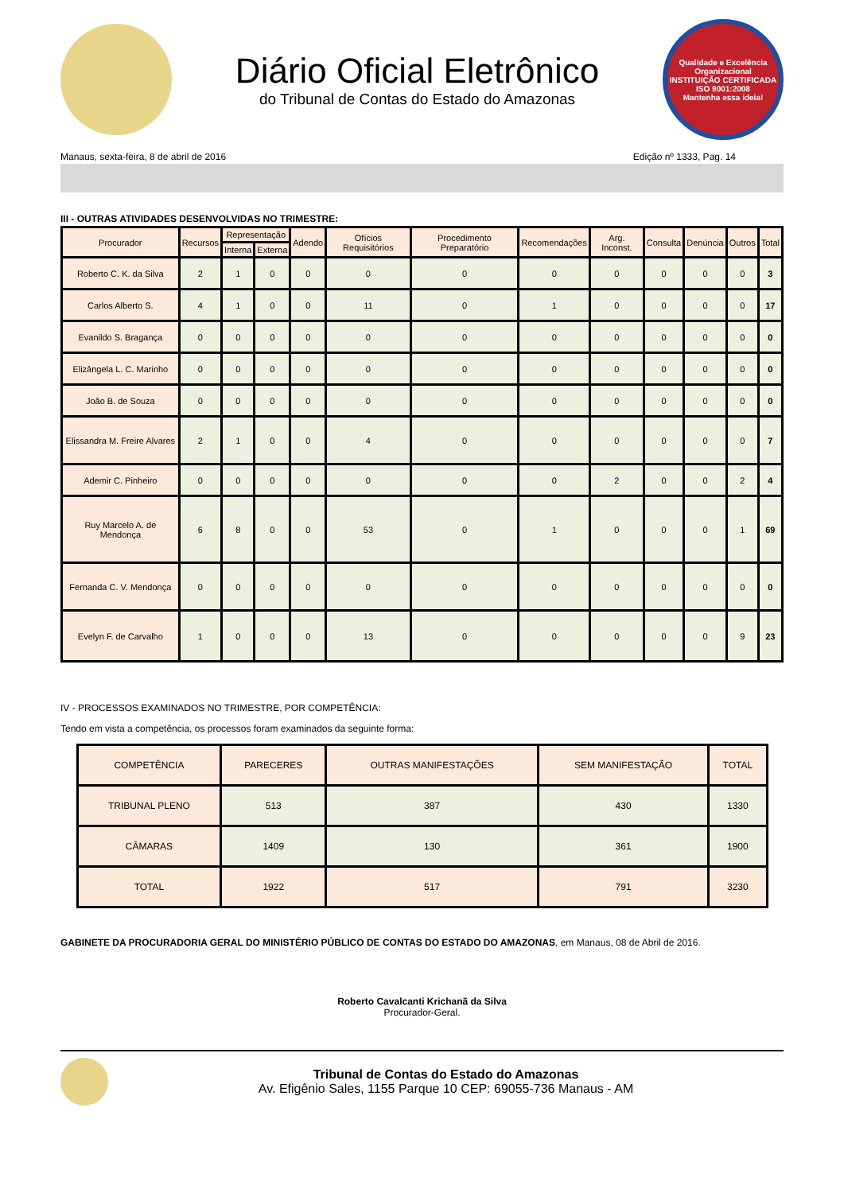Diário Oficial Eletrônico
do Tribunal de Contas do Estado do Amazonas
Qualidade e Excelência Organizacional
INSTITUIÇÃO CERTIFICADA
ISO 9001:2008
Mantenha essa ideia!
Manaus, sexta-feira, 8 de abril de 2016 Edição nº 1333, Pag. 14
III - OUTRAS ATIVIDADES DESENVOLVIDAS NO TRIMESTRE:
| Procurador | Recursos | Representação | | Adendo | Ofícios Requisitórios | Procedimento Preparatório | Recomendações | Arg. Inconst. | Consulta | Denúncia | Outros | Total |
| --- | --- | --- | --- | --- | --- | --- | --- | --- | --- | --- | --- | --- |
| | | Interna | Externa | | | | | | | | | |
| Roberto C. K. da Silva | 2 | 1 | 0 | 0 | 0 | 0 | 0 | 0 | 0 | 0 | 0 | 3 |
| Carlos Alberto S. | 4 | 1 | 0 | 0 | 11 | 0 | 1 | 0 | 0 | 0 | 0 | 17 |
| Evanildo S. Bragança | 0 | 0 | 0 | 0 | 0 | 0 | 0 | 0 | 0 | 0 | 0 | 0 |
| Elizângela L. C. Marinho | 0 | 0 | 0 | 0 | 0 | 0 | 0 | 0 | 0 | 0 | 0 | 0 |
| João B. de Souza | 0 | 0 | 0 | 0 | 0 | 0 | 0 | 0 | 0 | 0 | 0 | 0 |
| Elissandra M. Freire Alvares | 2 | 1 | 0 | 0 | 4 | 0 | 0 | 0 | 0 | 0 | 0 | 7 |
| Ademir C. Pinheiro | 0 | 0 | 0 | 0 | 0 | 0 | 0 | 2 | 0 | 0 | 2 | 4 |
| Ruy Marcelo A. de Mendonça | 6 | 8 | 0 | 0 | 53 | 0 | 1 | 0 | 0 | 0 | 1 | 69 |
| Fernanda C. V. Mendonça | 0 | 0 | 0 | 0 | 0 | 0 | 0 | 0 | 0 | 0 | 0 | 0 |
| Evelyn F. de Carvalho | 1 | 0 | 0 | 0 | 13 | 0 | 0 | 0 | 0 | 0 | 9 | 23 |
IV - PROCESSOS EXAMINADOS NO TRIMESTRE, POR COMPETÊNCIA:
Tendo em vista a competência, os processos foram examinados da seguinte forma:
| COMPETÊNCIA | PARECERES | OUTRAS MANIFESTAÇÕES | SEM MANIFESTAÇÃO | TOTAL |
| --- | --- | --- | --- | --- |
| TRIBUNAL PLENO | 513 | 387 | 430 | 1330 |
| CÂMARAS | 1409 | 130 | 361 | 1900 |
| TOTAL | 1922 | 517 | 791 | 3230 |
GABINETE DA PROCURADORIA GERAL DO MINISTÉRIO PÚBLICO DE CONTAS DO ESTADO DO AMAZONAS, em Manaus, 08 de Abril de 2016.
Roberto Cavalcanti Krichanã da Silva
Procurador-Geral.
Tribunal de Contas do Estado do Amazonas
Av. Efigênio Sales, 1155 Parque 10 CEP: 69055-736 Manaus - AM